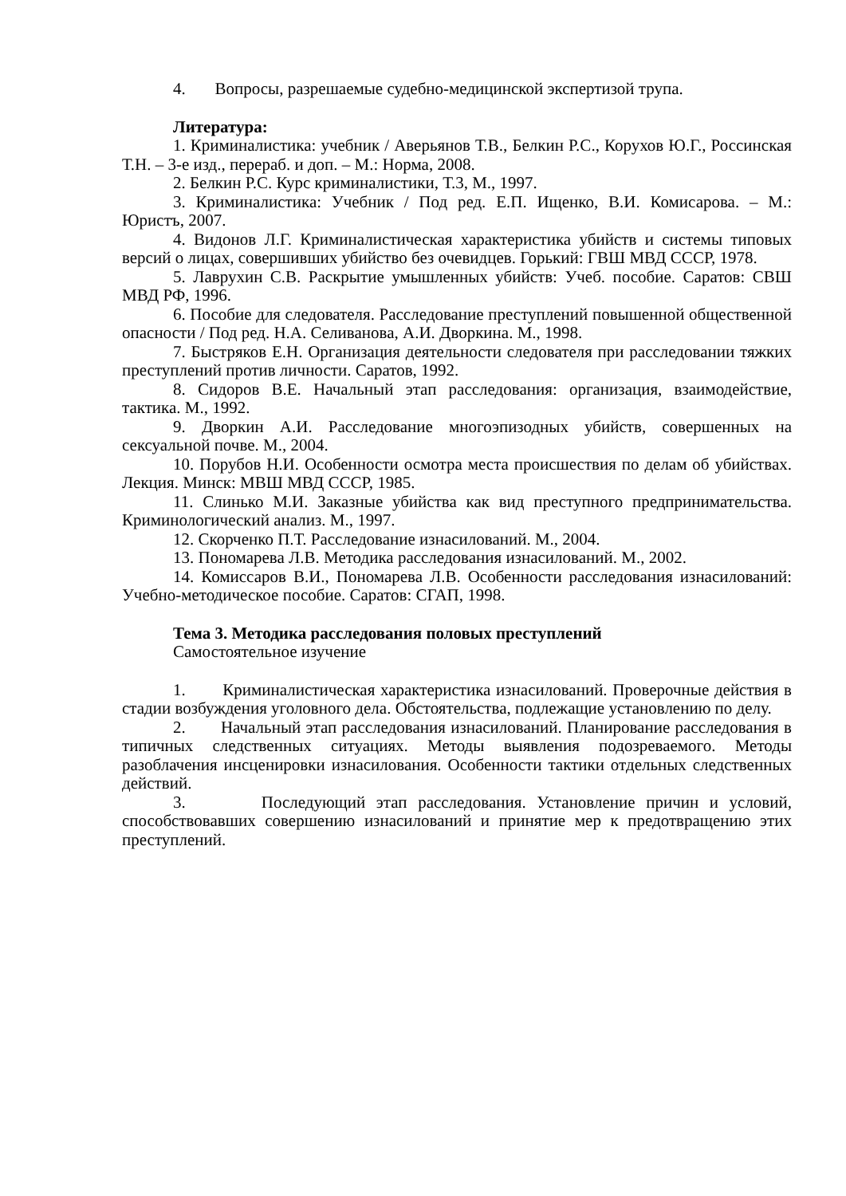4. Вопросы, разрешаемые судебно-медицинской экспертизой трупа.
Литература:
1. Криминалистика: учебник / Аверьянов Т.В., Белкин Р.С., Корухов Ю.Г., Россинская Т.Н. – 3-е изд., перераб. и доп. – М.: Норма, 2008.
2. Белкин Р.С. Курс криминалистики, Т.3, М., 1997.
3. Криминалистика: Учебник / Под ред. Е.П. Ищенко, В.И. Комисарова. – М.: Юристъ, 2007.
4. Видонов Л.Г. Криминалистическая характеристика убийств и системы типовых версий о лицах, совершивших убийство без очевидцев. Горький: ГВШ МВД СССР, 1978.
5. Лаврухин С.В. Раскрытие умышленных убийств: Учеб. пособие. Саратов: СВШ МВД РФ, 1996.
6. Пособие для следователя. Расследование преступлений повышенной общественной опасности / Под ред. Н.А. Селиванова, А.И. Дворкина. М., 1998.
7. Быстряков Е.Н. Организация деятельности следователя при расследовании тяжких преступлений против личности. Саратов, 1992.
8. Сидоров В.Е. Начальный этап расследования: организация, взаимодействие, тактика. М., 1992.
9. Дворкин А.И. Расследование многоэпизодных убийств, совершенных на сексуальной почве. М., 2004.
10. Порубов Н.И. Особенности осмотра места происшествия по делам об убийствах. Лекция. Минск: МВШ МВД СССР, 1985.
11. Слинько М.И. Заказные убийства как вид преступного предпринимательства. Криминологический анализ. М., 1997.
12. Скорченко П.Т. Расследование изнасилований. М., 2004.
13. Пономарева Л.В. Методика расследования изнасилований. М., 2002.
14. Комиссаров В.И., Пономарева Л.В. Особенности расследования изнасилований: Учебно-методическое пособие. Саратов: СГАП, 1998.
Тема 3. Методика расследования половых преступлений
Самостоятельное изучение
1. Криминалистическая характеристика изнасилований. Проверочные действия в стадии возбуждения уголовного дела. Обстоятельства, подлежащие установлению по делу.
2. Начальный этап расследования изнасилований. Планирование расследования в типичных следственных ситуациях. Методы выявления подозреваемого. Методы разоблачения инсценировки изнасилования. Особенности тактики отдельных следственных действий.
3. Последующий этап расследования. Установление причин и условий, способствовавших совершению изнасилований и принятие мер к предотвращению этих преступлений.